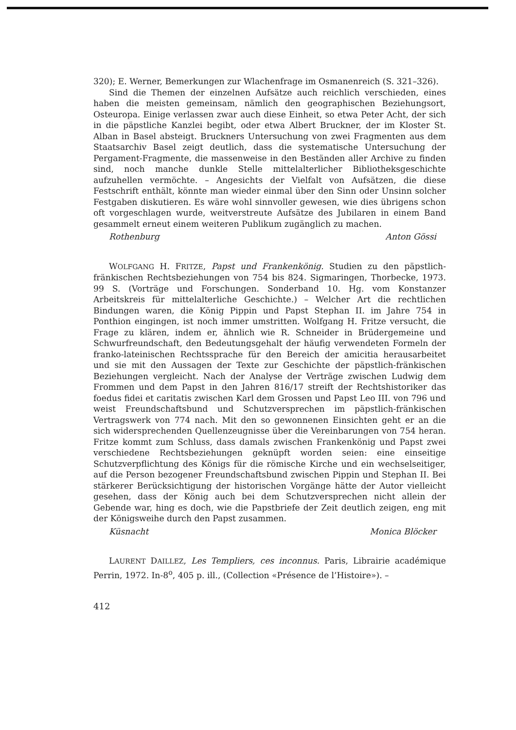320); E. Werner, Bemerkungen zur Wlachenfrage im Osmanenreich (S. 321–326).
Sind die Themen der einzelnen Aufsätze auch reichlich verschieden, eines haben die meisten gemeinsam, nämlich den geographischen Beziehungsort, Osteuropa. Einige verlassen zwar auch diese Einheit, so etwa Peter Acht, der sich in die päpstliche Kanzlei begibt, oder etwa Albert Bruckner, der im Kloster St. Alban in Basel absteigt. Bruckners Untersuchung von zwei Fragmenten aus dem Staatsarchiv Basel zeigt deutlich, dass die systematische Untersuchung der Pergament-Fragmente, die massenweise in den Beständen aller Archive zu finden sind, noch manche dunkle Stelle mittelalterlicher Bibliotheksgeschichte aufzuhellen vermöchte. – Angesichts der Vielfalt von Aufsätzen, die diese Festschrift enthält, könnte man wieder einmal über den Sinn oder Unsinn solcher Festgaben diskutieren. Es wäre wohl sinnvoller gewesen, wie dies übrigens schon oft vorgeschlagen wurde, weitverstreute Aufsätze des Jubilaren in einem Band gesammelt erneut einem weiteren Publikum zugänglich zu machen.
Rothenburg Anton Gössi
WOLFGANG H. FRITZE, Papst und Frankenkönig. Studien zu den päpstlich-fränkischen Rechtsbeziehungen von 754 bis 824. Sigmaringen, Thorbecke, 1973. 99 S. (Vorträge und Forschungen. Sonderband 10. Hg. vom Konstanzer Arbeitskreis für mittelalterliche Geschichte.) – Welcher Art die rechtlichen Bindungen waren, die König Pippin und Papst Stephan II. im Jahre 754 in Ponthion eingingen, ist noch immer umstritten. Wolfgang H. Fritze versucht, die Frage zu klären, indem er, ähnlich wie R. Schneider in Brüdergemeine und Schwurfreundschaft, den Bedeutungsgehalt der häufig verwendeten Formeln der franko-lateinischen Rechtssprache für den Bereich der amicitia herausarbeitet und sie mit den Aussagen der Texte zur Geschichte der päpstlich-fränkischen Beziehungen vergleicht. Nach der Analyse der Verträge zwischen Ludwig dem Frommen und dem Papst in den Jahren 816/17 streift der Rechtshistoriker das foedus fidei et caritatis zwischen Karl dem Grossen und Papst Leo III. von 796 und weist Freundschaftsbund und Schutzversprechen im päpstlich-fränkischen Vertragswerk von 774 nach. Mit den so gewonnenen Einsichten geht er an die sich widersprechenden Quellenzeugnisse über die Vereinbarungen von 754 heran. Fritze kommt zum Schluss, dass damals zwischen Frankenkönig und Papst zwei verschiedene Rechtsbeziehungen geknüpft worden seien: eine einseitige Schutzverpflichtung des Königs für die römische Kirche und ein wechselseitiger, auf die Person bezogener Freundschaftsbund zwischen Pippin und Stephan II. Bei stärkerer Berücksichtigung der historischen Vorgänge hätte der Autor vielleicht gesehen, dass der König auch bei dem Schutzversprechen nicht allein der Gebende war, hing es doch, wie die Papstbriefe der Zeit deutlich zeigen, eng mit der Königsweihe durch den Papst zusammen.
Küsnacht Monica Blöcker
LAURENT DAILLEZ, Les Templiers, ces inconnus. Paris, Librairie académique Perrin, 1972. In-8<sup>o</sup>, 405 p. ill., (Collection «Présence de l’Histoire»). –
412